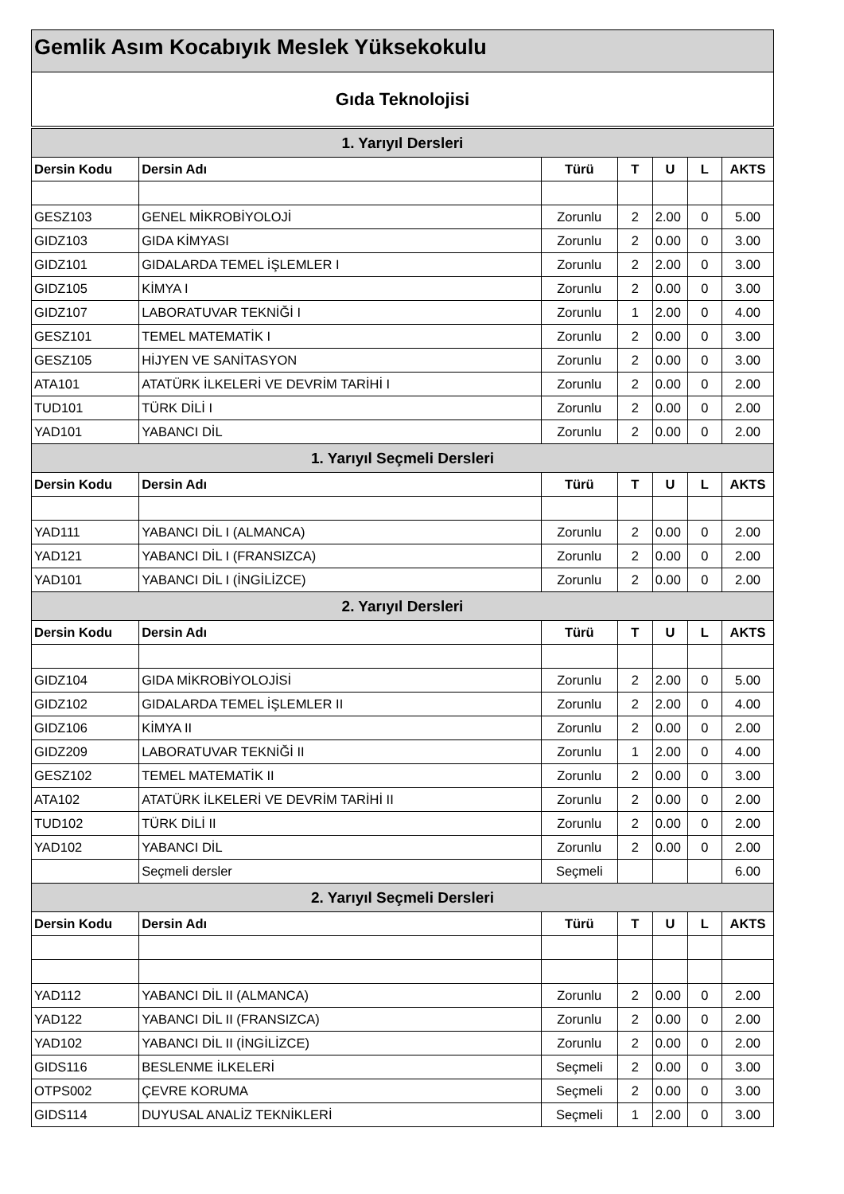Gemlik Asım Kocabıyık Meslek Yüksekokulu
Gıda Teknolojisi
| 1. Yarıyıl Dersleri | | | | | | |
| Dersin Kodu | Dersin Adı | Türü | T | U | L | AKTS |
| GESZ103 | GENEL MİKROBİYOLOJİ | Zorunlu | 2 | 2.00 | 0 | 5.00 |
| GIDZ103 | GIDA KİMYASI | Zorunlu | 2 | 0.00 | 0 | 3.00 |
| GIDZ101 | GIDALARDA TEMEL İŞLEMLER I | Zorunlu | 2 | 2.00 | 0 | 3.00 |
| GIDZ105 | KİMYA I | Zorunlu | 2 | 0.00 | 0 | 3.00 |
| GIDZ107 | LABORATUVAR TEKNİĞİ I | Zorunlu | 1 | 2.00 | 0 | 4.00 |
| GESZ101 | TEMEL MATEMATİK I | Zorunlu | 2 | 0.00 | 0 | 3.00 |
| GESZ105 | HİJYEN VE SANİTASYON | Zorunlu | 2 | 0.00 | 0 | 3.00 |
| ATA101 | ATATÜRK İLKELERİ VE DEVRİM TARİHİ I | Zorunlu | 2 | 0.00 | 0 | 2.00 |
| TUD101 | TÜRK DİLİ I | Zorunlu | 2 | 0.00 | 0 | 2.00 |
| YAD101 | YABANCI DİL | Zorunlu | 2 | 0.00 | 0 | 2.00 |
| 1. Yarıyıl Seçmeli Dersleri | | | | | | |
| Dersin Kodu | Dersin Adı | Türü | T | U | L | AKTS |
| YAD111 | YABANCI DİL I (ALMANCA) | Zorunlu | 2 | 0.00 | 0 | 2.00 |
| YAD121 | YABANCI DİL I (FRANSIZCA) | Zorunlu | 2 | 0.00 | 0 | 2.00 |
| YAD101 | YABANCI DİL I (İNGİLİZCE) | Zorunlu | 2 | 0.00 | 0 | 2.00 |
| 2. Yarıyıl Dersleri | | | | | | |
| Dersin Kodu | Dersin Adı | Türü | T | U | L | AKTS |
| GIDZ104 | GIDA MİKROBİYOLOJİSİ | Zorunlu | 2 | 2.00 | 0 | 5.00 |
| GIDZ102 | GIDALARDA TEMEL İŞLEMLER II | Zorunlu | 2 | 2.00 | 0 | 4.00 |
| GIDZ106 | KİMYA II | Zorunlu | 2 | 0.00 | 0 | 2.00 |
| GIDZ209 | LABORATUVAR TEKNİĞİ II | Zorunlu | 1 | 2.00 | 0 | 4.00 |
| GESZ102 | TEMEL MATEMATİK II | Zorunlu | 2 | 0.00 | 0 | 3.00 |
| ATA102 | ATATÜRK İLKELERİ VE DEVRİM TARİHİ II | Zorunlu | 2 | 0.00 | 0 | 2.00 |
| TUD102 | TÜRK DİLİ II | Zorunlu | 2 | 0.00 | 0 | 2.00 |
| YAD102 | YABANCI DİL | Zorunlu | 2 | 0.00 | 0 | 2.00 |
| | Seçmeli dersler | Seçmeli | | | | 6.00 |
| 2. Yarıyıl Seçmeli Dersleri | | | | | | |
| Dersin Kodu | Dersin Adı | Türü | T | U | L | AKTS |
| YAD112 | YABANCI DİL II (ALMANCA) | Zorunlu | 2 | 0.00 | 0 | 2.00 |
| YAD122 | YABANCI DİL II (FRANSIZCA) | Zorunlu | 2 | 0.00 | 0 | 2.00 |
| YAD102 | YABANCI DİL II (İNGİLİZCE) | Zorunlu | 2 | 0.00 | 0 | 2.00 |
| GIDS116 | BESLENME İLKELERİ | Seçmeli | 2 | 0.00 | 0 | 3.00 |
| OTPS002 | ÇEVRE KORUMA | Seçmeli | 2 | 0.00 | 0 | 3.00 |
| GIDS114 | DUYUSAL ANALİZ TEKNİKLERİ | Seçmeli | 1 | 2.00 | 0 | 3.00 |